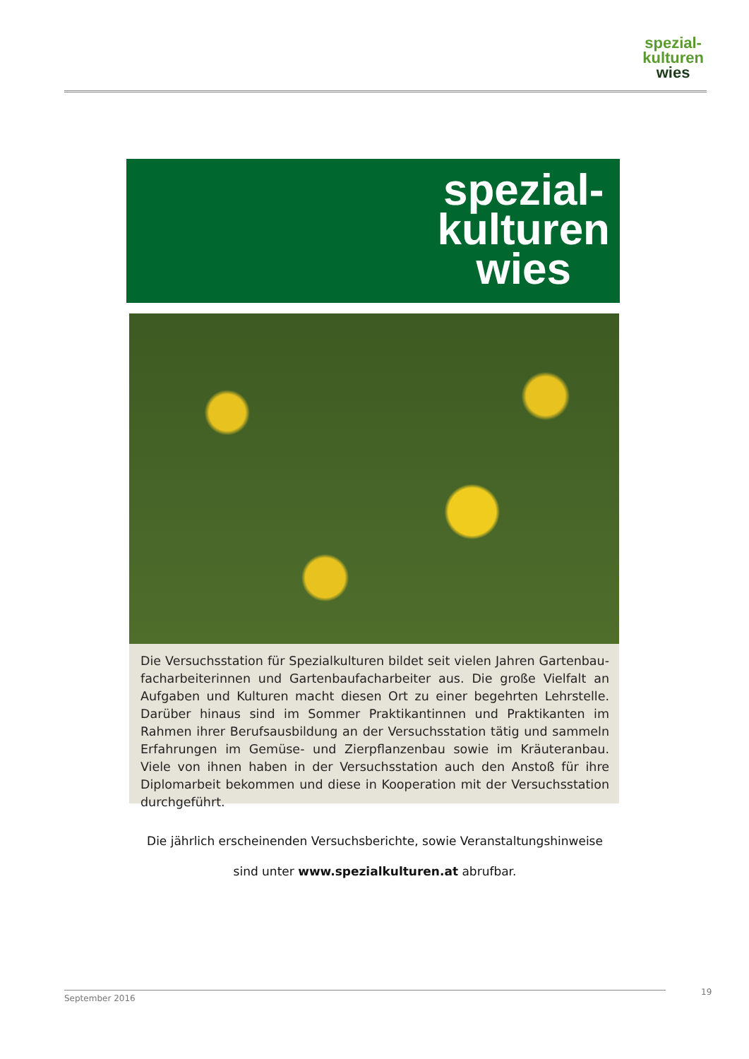spezial-
kulturen
wies
spezial-
kulturen
wies
Die Versuchsstation für Spezialkulturen bildet seit vielen Jahren Gartenbau­facharbeiterinnen und Gartenbaufacharbeiter aus. Die große Vielfalt an Auf­gaben und Kulturen macht diesen Ort zu einer begehrten Lehrstelle. Darüber hinaus sind im Sommer Praktikantinnen und Praktikanten im Rahmen ihrer Berufsausbildung an der Versuchsstation tätig und sammeln Erfahrungen im Gemüse- und Zierpflanzenbau sowie im Kräuteranbau. Viele von ihnen haben in der Versuchsstation auch den Anstoß für ihre Diplomarbeit bekommen und diese in Kooperation mit der Versuchsstation durchgeführt.
Die jährlich erscheinenden Versuchsberichte, sowie Veranstaltungshinweise
sind unter www.spezialkulturen.at abrufbar.
September 2016 19